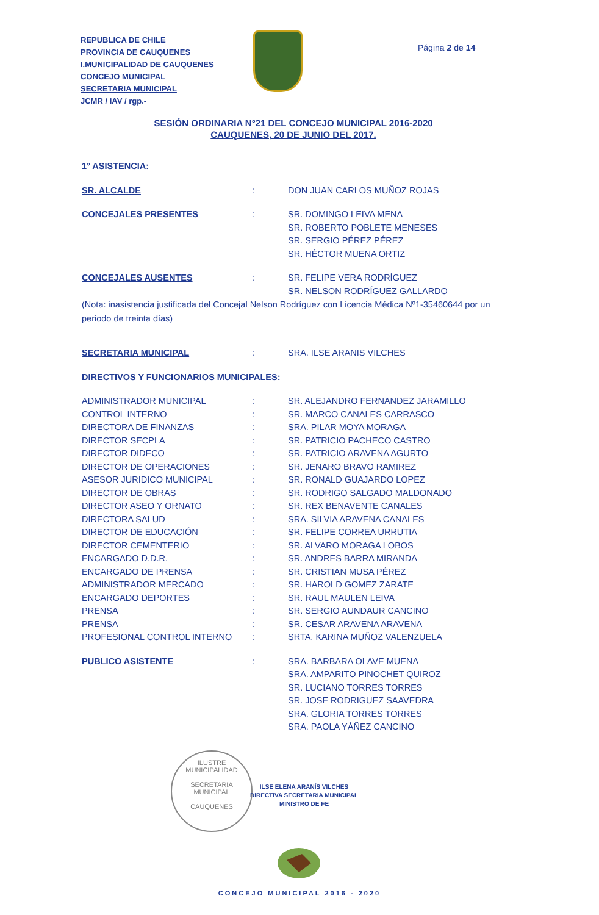REPUBLICA DE CHILE
PROVINCIA DE CAUQUENES
I.MUNICIPALIDAD DE CAUQUENES
CONCEJO MUNICIPAL
SECRETARIA MUNICIPAL
JCMR / IAV / rgp.-
Página 2 de 14
SESIÓN ORDINARIA N°21 DEL CONCEJO MUNICIPAL 2016-2020
CAUQUENES, 20 DE JUNIO DEL 2017.
1° ASISTENCIA:
SR. ALCALDE: DON JUAN CARLOS MUÑOZ ROJAS
CONCEJALES PRESENTES: SR. DOMINGO LEIVA MENA
SR. ROBERTO POBLETE MENESES
SR. SERGIO PÉREZ PÉREZ
SR. HÉCTOR MUENA ORTIZ
CONCEJALES AUSENTES: SR. FELIPE VERA RODRÍGUEZ
SR. NELSON RODRÍGUEZ GALLARDO
(Nota: inasistencia justificada del Concejal Nelson Rodríguez con Licencia Médica Nº1-35460644 por un periodo de treinta días)
SECRETARIA MUNICIPAL: SRA. ILSE ARANIS VILCHES
DIRECTIVOS Y FUNCIONARIOS MUNICIPALES:
ADMINISTRADOR MUNICIPAL: SR. ALEJANDRO FERNANDEZ JARAMILLO
CONTROL INTERNO: SR. MARCO CANALES CARRASCO
DIRECTORA DE FINANZAS: SRA. PILAR MOYA MORAGA
DIRECTOR SECPLA: SR. PATRICIO PACHECO CASTRO
DIRECTOR DIDECO: SR. PATRICIO ARAVENA AGURTO
DIRECTOR DE OPERACIONES: SR. JENARO BRAVO RAMIREZ
ASESOR JURIDICO MUNICIPAL: SR. RONALD GUAJARDO LOPEZ
DIRECTOR DE OBRAS: SR. RODRIGO SALGADO MALDONADO
DIRECTOR ASEO Y ORNATO: SR. REX BENAVENTE CANALES
DIRECTORA SALUD: SRA. SILVIA ARAVENA CANALES
DIRECTOR DE EDUCACIÓN: SR. FELIPE CORREA URRUTIA
DIRECTOR CEMENTERIO: SR. ALVARO MORAGA LOBOS
ENCARGADO D.D.R.: SR. ANDRES BARRA MIRANDA
ENCARGADO DE PRENSA: SR. CRISTIAN MUSA PÉREZ
ADMINISTRADOR MERCADO: SR. HAROLD GOMEZ ZARATE
ENCARGADO DEPORTES: SR. RAUL MAULEN LEIVA
PRENSA: SR. SERGIO AUNDAUR CANCINO
PRENSA: SR. CESAR ARAVENA ARAVENA
PROFESIONAL CONTROL INTERNO: SRTA. KARINA MUÑOZ VALENZUELA
PUBLICO ASISTENTE: SRA. BARBARA OLAVE MUENA
SRA. AMPARITO PINOCHET QUIROZ
SR. LUCIANO TORRES TORRES
SR. JOSE RODRIGUEZ SAAVEDRA
SRA. GLORIA TORRES TORRES
SRA. PAOLA YÁÑEZ CANCINO
ILUSTRE MUNICIPALIDAD
SECRETARIA
MUNICIPAL
CAUQUENES
ILSE ELENA ARANÍS VILCHES
DIRECTIVA SECRETARIA MUNICIPAL
MINISTRO DE FE
CONCEJO MUNICIPAL 2016 - 2020